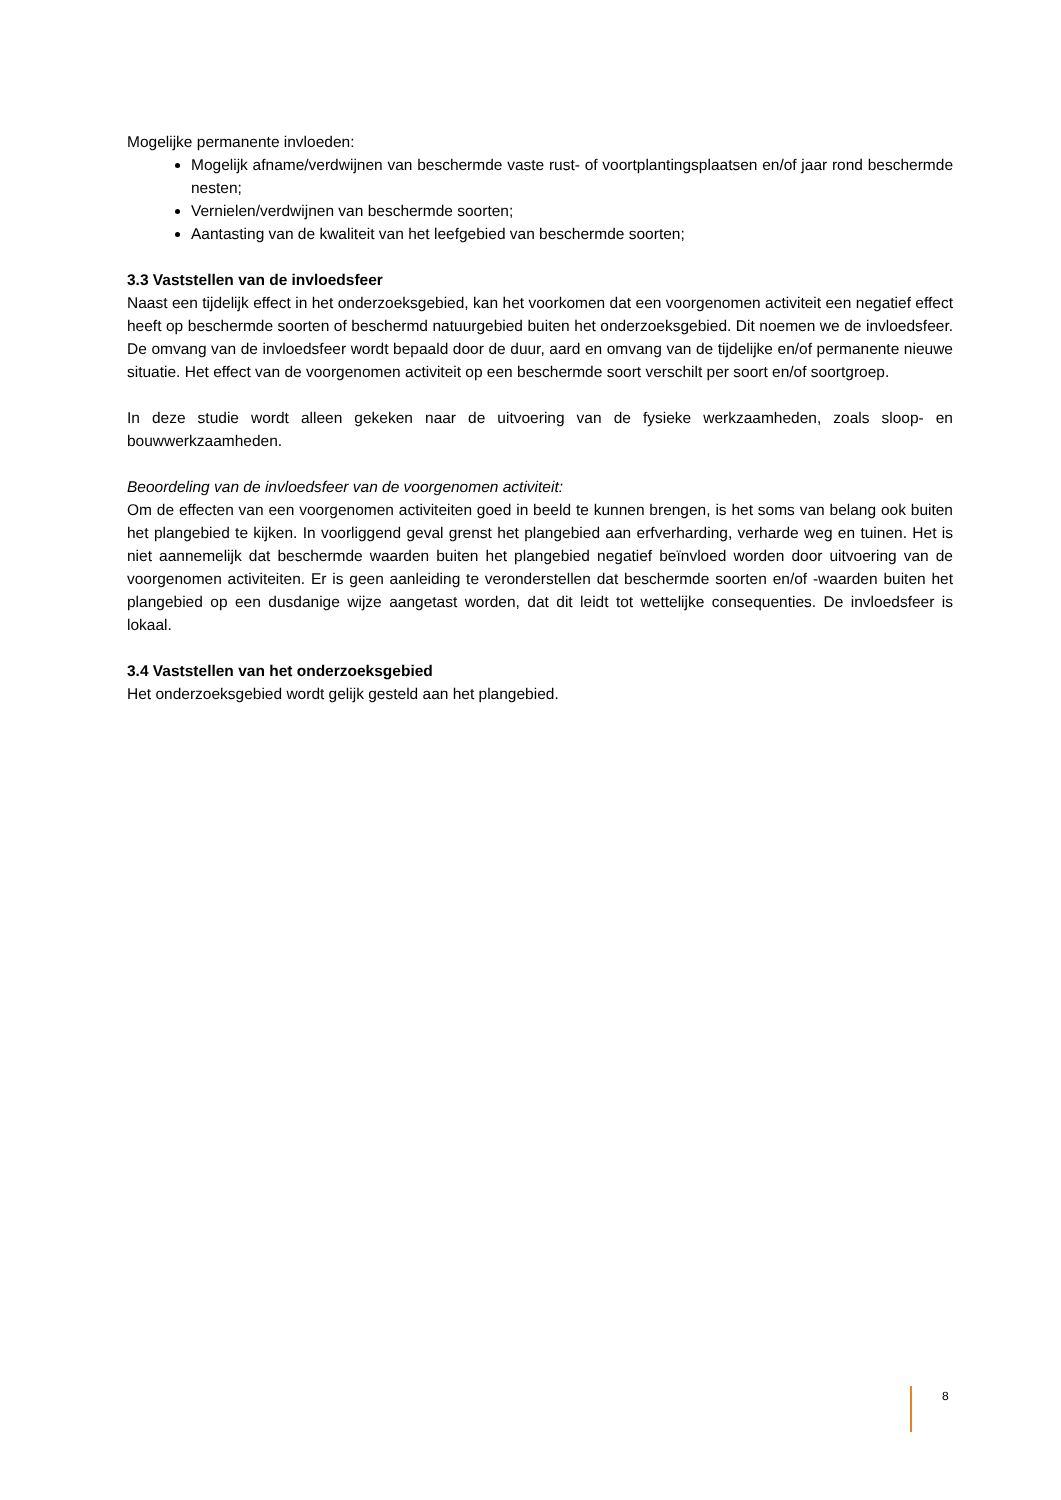Mogelijke permanente invloeden:
Mogelijk afname/verdwijnen van beschermde vaste rust- of voortplantingsplaatsen en/of jaar rond beschermde nesten;
Vernielen/verdwijnen van beschermde soorten;
Aantasting van de kwaliteit van het leefgebied van beschermde soorten;
3.3 Vaststellen van de invloedsfeer
Naast een tijdelijk effect in het onderzoeksgebied, kan het voorkomen dat een voorgenomen activiteit een negatief effect heeft op beschermde soorten of beschermd natuurgebied buiten het onderzoeksgebied. Dit noemen we de invloedsfeer. De omvang van de invloedsfeer wordt bepaald door de duur, aard en omvang van de tijdelijke en/of permanente nieuwe situatie. Het effect van de voorgenomen activiteit op een beschermde soort verschilt per soort en/of soortgroep.
In deze studie wordt alleen gekeken naar de uitvoering van de fysieke werkzaamheden, zoals sloop- en bouwwerkzaamheden.
Beoordeling van de invloedsfeer van de voorgenomen activiteit:
Om de effecten van een voorgenomen activiteiten goed in beeld te kunnen brengen, is het soms van belang ook buiten het plangebied te kijken. In voorliggend geval grenst het plangebied aan erfverharding, verharde weg en tuinen. Het is niet aannemelijk dat beschermde waarden buiten het plangebied negatief beïnvloed worden door uitvoering van de voorgenomen activiteiten. Er is geen aanleiding te veronderstellen dat beschermde soorten en/of -waarden buiten het plangebied op een dusdanige wijze aangetast worden, dat dit leidt tot wettelijke consequenties. De invloedsfeer is lokaal.
3.4 Vaststellen van het onderzoeksgebied
Het onderzoeksgebied wordt gelijk gesteld aan het plangebied.
8